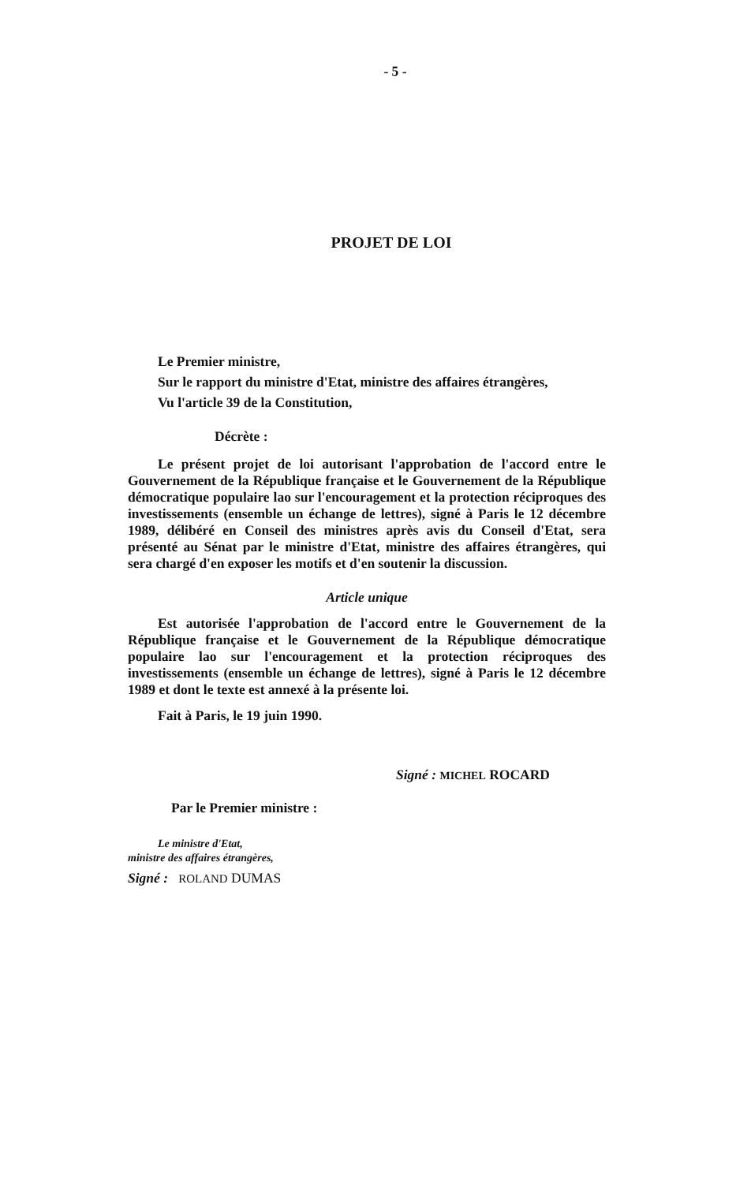- 5 -
PROJET DE LOI
Le Premier ministre,
Sur le rapport du ministre d'Etat, ministre des affaires étrangères,
Vu l'article 39 de la Constitution,
Décrète :
Le présent projet de loi autorisant l'approbation de l'accord entre le Gouvernement de la République française et le Gouvernement de la République démocratique populaire lao sur l'encouragement et la protection réciproques des investissements (ensemble un échange de lettres), signé à Paris le 12 décembre 1989, délibéré en Conseil des ministres après avis du Conseil d'Etat, sera présenté au Sénat par le ministre d'Etat, ministre des affaires étrangères, qui sera chargé d'en exposer les motifs et d'en soutenir la discussion.
Article unique
Est autorisée l'approbation de l'accord entre le Gouvernement de la République française et le Gouvernement de la République démocratique populaire lao sur l'encouragement et la protection réciproques des investissements (ensemble un échange de lettres), signé à Paris le 12 décembre 1989 et dont le texte est annexé à la présente loi.
Fait à Paris, le 19 juin 1990.
Signé : MICHEL ROCARD
Par le Premier ministre :
Le ministre d'Etat,
ministre des affaires étrangères,
Signé : ROLAND DUMAS